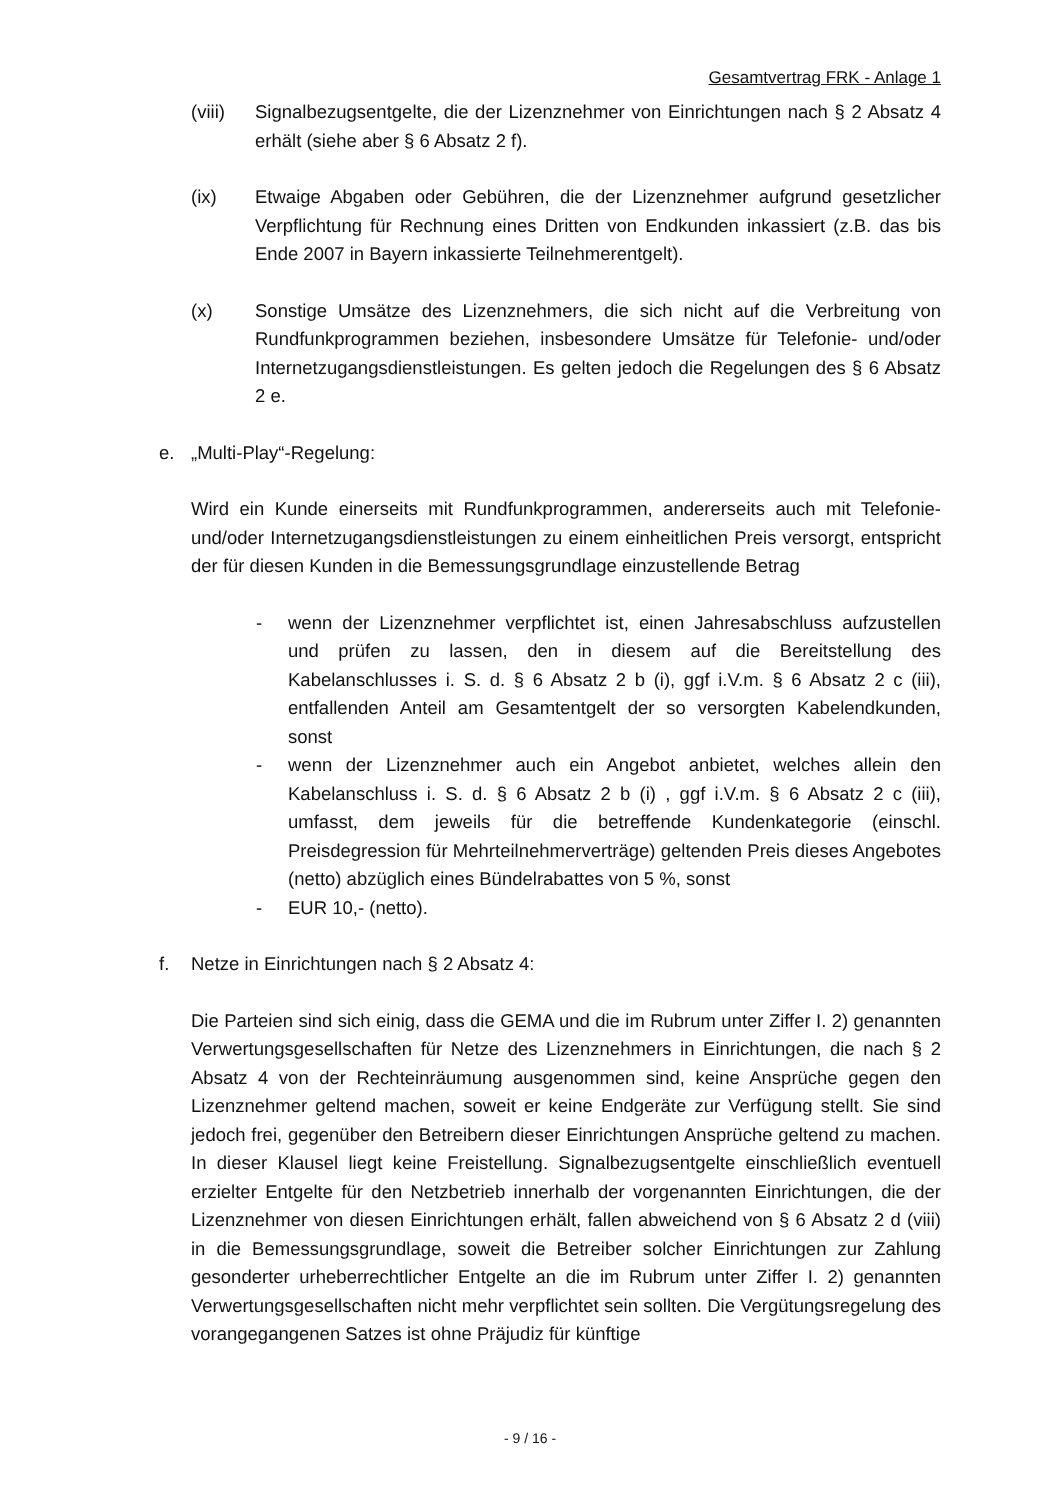Gesamtvertrag FRK - Anlage 1
(viii)
Signalbezugsentgelte, die der Lizenznehmer von Einrichtungen nach § 2 Absatz 4 erhält (siehe aber § 6 Absatz 2 f).
(ix) Etwaige Abgaben oder Gebühren, die der Lizenznehmer aufgrund gesetzlicher Verpflichtung für Rechnung eines Dritten von Endkunden inkassiert (z.B. das bis Ende 2007 in Bayern inkassierte Teilnehmerentgelt).
(x) Sonstige Umsätze des Lizenznehmers, die sich nicht auf die Verbreitung von Rundfunkprogrammen beziehen, insbesondere Umsätze für Telefonie- und/oder Internetzugangsdienstleistungen. Es gelten jedoch die Regelungen des § 6 Absatz 2 e.
e. „Multi-Play“-Regelung:
Wird ein Kunde einerseits mit Rundfunkprogrammen, andererseits auch mit Telefonie- und/oder Internetzugangsdienstleistungen zu einem einheitlichen Preis versorgt, entspricht der für diesen Kunden in die Bemessungsgrundlage einzustellende Betrag
- wenn der Lizenznehmer verpflichtet ist, einen Jahresabschluss aufzustellen und prüfen zu lassen, den in diesem auf die Bereitstellung des Kabelanschlusses i. S. d. § 6 Absatz 2 b (i), ggf i.V.m. § 6 Absatz 2 c (iii), entfallenden Anteil am Gesamtentgelt der so versorgten Kabelendkunden, sonst
- wenn der Lizenznehmer auch ein Angebot anbietet, welches allein den Kabelanschluss i. S. d. § 6 Absatz 2 b (i) , ggf i.V.m. § 6 Absatz 2 c (iii), umfasst, dem jeweils für die betreffende Kundenkategorie (einschl. Preisdegression für Mehrteilnehmerverträge) geltenden Preis dieses Angebotes (netto) abzüglich eines Bündelrabattes von 5 %, sonst
- EUR 10,- (netto).
f. Netze in Einrichtungen nach § 2 Absatz 4:
Die Parteien sind sich einig, dass die GEMA und die im Rubrum unter Ziffer I. 2) genannten Verwertungsgesellschaften für Netze des Lizenznehmers in Einrichtungen, die nach § 2 Absatz 4 von der Rechteinräumung ausgenommen sind, keine Ansprüche gegen den Lizenznehmer geltend machen, soweit er keine Endgeräte zur Verfügung stellt. Sie sind jedoch frei, gegenüber den Betreibern dieser Einrichtungen Ansprüche geltend zu machen. In dieser Klausel liegt keine Freistellung. Signalbezugsentgelte einschließlich eventuell erzielter Entgelte für den Netzbetrieb innerhalb der vorgenannten Einrichtungen, die der Lizenznehmer von diesen Einrichtungen erhält, fallen abweichend von § 6 Absatz 2 d (viii) in die Bemessungsgrundlage, soweit die Betreiber solcher Einrichtungen zur Zahlung gesonderter urheberrechtlicher Entgelte an die im Rubrum unter Ziffer I. 2) genannten Verwertungsgesellschaften nicht mehr verpflichtet sein sollten. Die Vergütungsregelung des vorangegangenen Satzes ist ohne Präjudiz für künftige
- 9 / 16 -